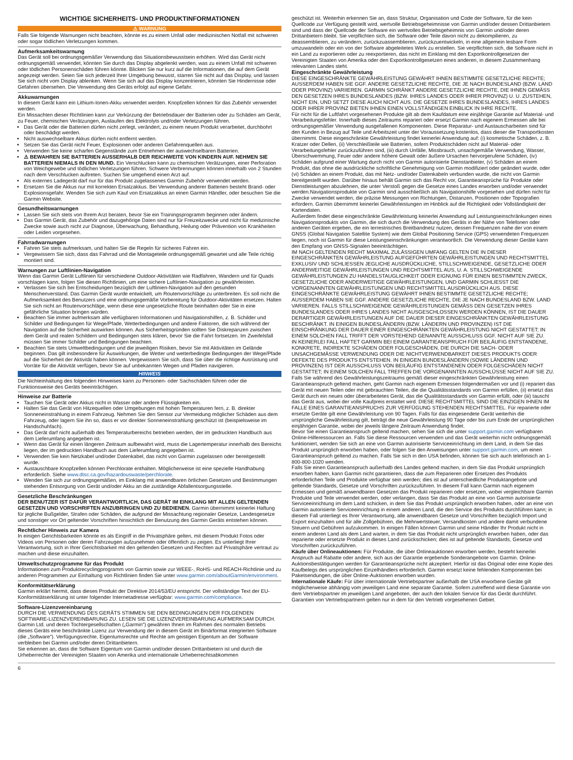WICHTIGE SICHERHEITS- UND PRODUKTINFORMATIONEN
⚠ WARNUNG
Falls Sie folgende Warnungen nicht beachten, könnte es zu einem Unfall oder medizinischen Notfall mit schweren oder sogar tödlichen Verletzungen kommen.
Aufmerksamkeitswarnung
Das Gerät soll bei ordnungsgemäßer Verwendung das Situationsbewusstsein erhöhen. Wird das Gerät nicht ordnungsgemäß verwendet, könnten Sie durch das Display abgelenkt werden, was zu einem Unfall mit schweren oder tödlichen Personenschäden führen könnte. Blicken Sie nur kurz auf die Informationen, die auf dem Gerät angezeigt werden. Seien Sie sich jederzeit Ihrer Umgebung bewusst, starren Sie nicht auf das Display, und lassen Sie sich nicht vom Display ablenken. Wenn Sie sich auf das Display konzentrieren, könnten Sie Hindernisse oder Gefahren übersehen. Die Verwendung des Geräts erfolgt auf eigene Gefahr.
Akkuwarnungen
In diesem Gerät kann ein Lithium-Ionen-Akku verwendet werden. Knopfzellen können für das Zubehör verwendet werden.
Ein Missachten dieser Richtlinien kann zur Verkürzung der Betriebsdauer der Batterien oder zu Schäden am Gerät, zu Feuer, chemischen Verätzungen, Auslaufen des Elektrolyts und/oder Verletzungen führen.
Das Gerät oder die Batterien dürfen nicht zerlegt, verändert, zu einem neuen Produkt verarbeitet, durchbohrt oder beschädigt werden.
Nicht auswechselbare Akkus dürfen nicht entfernt werden.
Setzen Sie das Gerät nicht Feuer, Explosionen oder anderen Gefahrenquellen aus.
Verwenden Sie keine scharfen Gegenstände zum Entnehmen der auswechselbaren Batterien.
⚠ BEWAHREN SIE BATTERIEN AUSSERHALB DER REICHWEITE VON KINDERN AUF. NEHMEN SIE BATTERIEN NIEMALS IN DEN MUND. Ein Verschlucken kann zu chemischen Verätzungen, einer Perforation von Weichgewebe und tödlichen Verletzungen führen. Schwere Verbrennungen können innerhalb von 2 Stunden nach dem Verschlucken auftreten. Suchen Sie umgehend einen Arzt auf.
Als externes Ladegerät darf nur für das Produkt zugelassenes Garmin Zubehör verwendet werden.
Ersetzen Sie die Akkus nur mit korrekten Ersatzakkus. Bei Verwendung anderer Batterien besteht Brand- oder Explosionsgefahr. Wenden Sie sich zum Kauf von Ersatzakkus an einen Garmin Händler, oder besuchen Sie die Garmin Website.
Gesundheitswarnungen
Lassen Sie sich stets von Ihrem Arzt beraten, bevor Sie ein Trainingsprogramm beginnen oder ändern.
Das Garmin Gerät, das Zubehör und dazugehörige Daten sind nur für Freizeitzwecke und nicht für medizinische Zwecke sowie auch nicht zur Diagnose, Überwachung, Behandlung, Heilung oder Prävention von Krankheiten oder Leiden vorgesehen.
Fahrradwarnungen
Fahren Sie stets aufmerksam, und halten Sie die Regeln für sicheres Fahren ein.
Vergewissern Sie sich, dass das Fahrrad und die Montageteile ordnungsgemäß gewartet und alle Teile richtig montiert sind.
Warnungen zur Luftlinien-Navigation
Wenn das Garmin Gerät Luftlinien für verschiedene Outdoor-Aktivitäten wie Radfahren, Wandern und für Quads vorschlagen kann, folgen Sie diesen Richtlinien, um eine sichere Luftlinien-Navigation zu gewährleisten.
Verlassen Sie sich bei Entscheidungen bezüglich der Luftlinien-Navigation auf den gesunden Menschenverstand. Das Garmin Gerät wurde entwickelt, um Routenvorschläge zu unterbreiten. Es soll nicht die Aufmerksamkeit des Benutzers und eine ordnungsgemäße Vorbereitung für Outdoor-Aktivitäten ersetzen. Halten Sie sich nicht an Routenvorschläge, wenn diese eine ungesetzliche Route beinhalten oder Sie in eine gefährliche Situation bringen würden.
Beachten Sie immer aufmerksam alle verfügbaren Informationen und Navigationshilfen, z. B. Schilder und Schilder und Bedingungen für Wege/Pfade, Wetterbedingungen und andere Faktoren, die sich während der Navigation auf die Sicherheit auswirken können. Aus Sicherheitsgründen sollten Sie Diskrepanzen zwischen dem Gerät und realen Schildern und Bedingungen stets klären, bevor Sie die Fahrt fortsetzen. Im Zweifelsfall müssen Sie immer Schilder und Bedingungen beachten.
Beachten Sie stets Umweltbedingungen und die jeweiligen Risiken, bevor Sie mit Aktivitäten im Gelände beginnen. Das gilt insbesondere für Auswirkungen, die Wetter und wetterbedingte Bedingungen der Wege/Pfade auf die Sicherheit der Aktivität haben können. Vergewissern Sie sich, dass Sie über die richtige Ausrüstung und Vorräte für die Aktivität verfügen, bevor Sie auf unbekannten Wegen und Pfaden navigieren.
HINWEIS
Die Nichteinhaltung des folgenden Hinweises kann zu Personen- oder Sachschäden führen oder die Funktionsweise des Geräts beeinträchtigen.
Hinweise zur Batterie
Tauchen Sie Gerät oder Akkus nicht in Wasser oder andere Flüssigkeiten ein.
Halten Sie das Gerät von Hitzequellen oder Umgebungen mit hohen Temperaturen fern, z. B. direkter Sonneneinstrahlung in einem Fahrzeug. Nehmen Sie den Sensor zur Vermeidung möglicher Schäden aus dem Fahrzeug, oder lagern Sie ihn so, dass er vor direkter Sonneneinstrahlung geschützt ist (beispielsweise im Handschuhfach).
Das Gerät darf nicht außerhalb des Temperaturbereichs betrieben werden, der im gedruckten Handbuch aus dem Lieferumfang angegeben ist.
Wenn das Gerät für einen längeren Zeitraum aufbewahrt wird, muss die Lagertemperatur innerhalb des Bereichs liegen, der im gedruckten Handbuch aus dem Lieferumfang angegeben ist.
Verwenden Sie kein Netzkabel und/oder Datenkabel, das nicht von Garmin zugelassen oder bereitgestellt wurde.
Austauschbare Knopfzellen können Perchlorate enthalten. Möglicherweise ist eine spezielle Handhabung erforderlich. Siehe www.dtsc.ca.gov/hazardouswaste/perchlorate.
Wenden Sie sich zur ordnungsgemäßen, im Einklang mit anwendbaren örtlichen Gesetzen und Bestimmungen stehenden Entsorgung von Gerät und/oder Akku an die zuständige Abfallentsorgungsstelle.
Gesetzliche Beschränkungen
DER BENUTZER IST DAFÜR VERANTWORTLICH, DAS GERÄT IM EINKLANG MIT ALLEN GELTENDEN GESETZEN UND VORSCHRIFTEN ANZUBRINGEN UND ZU BEDIENEN. Garmin übernimmt keinerlei Haftung für jegliche Bußgelder, Strafen oder Schäden, die aufgrund der Missachtung regionaler Gesetze, Landesgesetze und sonstiger vor Ort geltender Vorschriften hinsichtlich der Benutzung des Garmin Geräts entstehen können.
Rechtlicher Hinweis zur Kamera
In einigen Gerichtsbarkeiten könnte es als Eingriff in die Privatsphäre gelten, mit diesem Produkt Fotos oder Videos von Personen oder deren Fahrzeugen aufzunehmen oder öffentlich zu zeigen. Es unterliegt Ihrer Verantwortung, sich in Ihrer Gerichtsbarkeit mit den geltenden Gesetzen und Rechten auf Privatsphäre vertraut zu machen und diese einzuhalten.
Umweltschutzprogramme für das Produkt
Informationen zum Produktrecyclingprogramm von Garmin sowie zur WEEE-, RoHS- und REACH-Richtlinie und zu anderen Programmen zur Einhaltung von Richtlinien finden Sie unter www.garmin.com/aboutGarmin/environment.
Konformitätserklärung
Garmin erklärt hiermit, dass dieses Produkt der Direktive 2014/53/EU entspricht. Der vollständige Text der EU-Konformitätserklärung ist unter folgender Internetadresse verfügbar: www.garmin.com/compliance.
Software-Lizenzvereinbarung
DURCH DIE VERWENDUNG DES GERÄTS STIMMEN SIE DEN BEDINGUNGEN DER FOLGENDEN SOFTWARE-LIZENZVEREINBARUNG ZU. LESEN SIE DIE LIZENZVEREINBARUNG AUFMERKSAM DURCH.
Garmin Ltd. und deren Tochtergesellschaften („Garmin“) gewähren Ihnen im Rahmen des normalen Betriebs dieses Geräts eine beschränkte Lizenz zur Verwendung der in diesem Gerät im Binärformat integrierten Software (die „Software“). Verfügungsrechte, Eigentumsrechte und Rechte am geistigen Eigentum an der Software verbleiben bei Garmin und/oder deren Drittanbietern.
Sie erkennen an, dass die Software Eigentum von Garmin und/oder dessen Drittanbietern ist und durch die Urheberrechte der Vereinigten Staaten von Amerika und internationale Urheberrechtsabkommen
geschützt ist. Weiterhin erkennen Sie an, dass Struktur, Organisation und Code der Software, für die kein Quellcode zur Verfügung gestellt wird, wertvolle Betriebsgeheimnisse von Garmin und/oder dessen Drittanbietern sind und dass der Quellcode der Software ein wertvolles Betriebsgeheimnis von Garmin und/oder deren Drittanbietern bleibt. Sie verpflichten sich, die Software oder Teile davon nicht zu dekompilieren, zu deassemblieren, zu verändern, zurückzuassemblieren, zurückzuentwickeln, in eine allgemein lesbare Form umzuwandeln oder ein von der Software abgeleitetes Werk zu erstellen. Sie verpflichten sich, die Software nicht in ein Land zu exportieren oder zu reexportieren, das nicht im Einklang mit den Exportkontrollgesetzen der Vereinigten Staaten von Amerika oder den Exportkontrollgesetzen eines anderen, in diesem Zusammenhang relevanten Landes steht.
Eingeschränkte Gewährleistung
DIESE EINGESCHRÄNKTE GEWÄHRLEISTUNG GEWÄHRT IHNEN BESTIMMTE GESETZLICHE RECHTE; AUSSERDEM HABEN SIE GGF. ANDERE GESETZLICHE RECHTE, DIE JE NACH BUNDESLAND (BZW. LAND ODER PROVINZ) VARIIEREN. GARMIN SCHRÄNKT ANDERE GESETZLICHE RECHTE, DIE IHNEN GEMÄSS DEN GESETZEN IHRES BUNDESLANDES (BZW. IHRES LANDES ODER IHRER PROVINZ) U. U. ZUSTEHEN, NICHT EIN, UND SETZT DIESE AUCH NICHT AUS. DIE GESETZE IHRES BUNDESLANDES, IHRES LANDES ODER IHRER PROVINZ BIETEN IHNEN EINEN VOLLSTÄNDIGEN EINBLICK IN IHRE RECHTE.
Für nicht für die Luftfahrt vorgesehenen Produkte gilt ab dem Kaufdatum eine einjährige Garantie auf Material- und Verarbeitungsfehler. Innerhalb dieses Zeitraums repariert oder ersetzt Garmin nach eigenem Ermessen alle bei ordnungsgemäßer Verwendung ausgefallenen Komponenten. Diese Reparatur- und Austauscharbeiten sind für den Kunden in Bezug auf Teile und Arbeitszeit unter der Voraussetzung kostenlos, dass dieser die Transportkosten übernimmt. Diese eingeschränkte Gewährleistung findet keinerlei Anwendung auf: (i) kosmetische Schäden, z. B. Kratzer oder Dellen, (ii) Verschleißteile wie Batterien, sofern Produktschäden nicht auf Material- oder Verarbeitungsfehler zurückzuführen sind, (iii) durch Unfälle, Missbrauch, unsachgemäße Verwendung, Wasser, Überschwemmung, Feuer oder andere höhere Gewalt oder äußere Ursachen hervorgerufene Schäden, (iv) Schäden aufgrund einer Wartung durch nicht von Garmin autorisierte Dienstanbieter, (v) Schäden an einem Produkt, das ohne die ausdrückliche schriftliche Genehmigung von Garmin modifiziert oder geändert wurde, oder (vi) Schäden an einem Produkt, das mit Netz- und/oder Datenkabeln verbunden wurde, die nicht von Garmin bereitgestellt wurden. Darüber hinaus behält Garmin sich das Recht vor, Garantieansprüche für Produkte oder Dienstleistungen abzulehnen, die unter Verstoß gegen die Gesetze eines Landes erworben und/oder verwendet werden.Navigationsprodukte von Garmin sind ausschließlich als Navigationshilfe vorgesehen und dürfen nicht für Zwecke verwendet werden, die präzise Messungen von Richtungen, Distanzen, Positionen oder Topografien erfordern. Garmin übernimmt keinerlei Gewährleistungen im Hinblick auf die Richtigkeit oder Vollständigkeit der Kartendaten.
Außerdem findet diese eingeschränkte Gewährleistung keinerlei Anwendung auf Leistungseinschränkungen eines Navigationsprodukts von Garmin, die sich durch die Verwendung des Geräts in der Nähe von Telefonen oder anderen Geräten ergeben, die ein terrestrisches Breitbandnetz nutzen, dessen Frequenzen nahe der von einem GNSS (Global Navigation Satellite System) wie dem Global Positioning Service (GPS) verwendeten Frequenzen liegen, noch ist Garmin für diese Leistungseinschränkungen verantwortlich. Die Verwendung dieser Geräte kann den Empfang von GNSS-Signalen beeinträchtigen.
IM NACH GELTENDEN RECHT MAXIMAL ZULÄSSIGEN UMFANG GELTEN DIE IN DIESER EINGESCHRÄNKTEN GEWÄHRLEISTUNG AUFGEFÜHRTEN GEWÄHRLEISTUNGEN UND RECHTSMITTEL EXKLUSIV UND SCHLIESSEN JEGLICHE AUSDRÜCKLICHE, STILLSCHWEIGENDE, GESETZLICHE ODER ANDERWEITIGE GEWÄHRLEISTUNGEN UND RECHTSMITTEL AUS, U. A. STILLSCHWEIGENDE GEWÄHRLEISTUNGEN ZU HANDELSTAUGLICHKEIT ODER EIGNUNG FÜR EINEN BESTIMMTEN ZWECK, GESETZLICHE ODER ANDERWEITIGE GEWÄHRLEISTUNGEN, UND GARMIN SCHLIESST DIE VORGENANNTEN GEWÄHRLEISTUNGEN UND RECHTSMITTEL AUSDRÜCKLICH AUS. DIESE EINGESCHRÄNKTE GEWÄHRLEISTUNG GEWÄHRT IHNEN BESTIMMTE GESETZLICHE RECHTE; AUSSERDEM HABEN SIE GGF. ANDERE GESETZLICHE RECHTE, DIE JE NACH BUNDESLAND BZW. LAND VARIIEREN. FALLS STILLSCHWEIGENDE GEWÄHRLEISTUNGEN GEMÄSS DEN GESETZEN IHRES BUNDESLANDES ODER IHRES LANDES NICHT AUSGESCHLOSSEN WERDEN KÖNNEN, IST DIE DAUER DERARTIGER GEWÄHRLEISTUNGEN AUF DIE DAUER DIESER EINGESCHRÄNKTEN GEWÄHRLEISTUNG BESCHRÄNKT. IN EINIGEN BUNDESLÄNDERN (BZW. LÄNDERN UND PROVINZEN) IST DIE EINSCHRÄNKUNG DER DAUER EINER EINGESCHRÄNKTEN GEWÄHRLEISTUNG NICHT GESTATTET; IN EINEM SOLCHEN FALL TRIFFT DER VORSTEHEND GENANNTE AUSSCHLUSS GGF. NICHT AUF SIE ZU.
IN KEINERLEI FALL HAFTET GARMIN BEI EINEM GARANTIEANSPRUCH FÜR BEILÄUFIG ENTSTANDENE, KONKRETE, INDIREKTE SCHÄDEN ODER FOLGESCHÄDEN, DIE DURCH DIE SACH- ODER UNSACHGEMÄSSE VERWENDUNG ODER DIE NICHTVERWENDBARKEIT DIESES PRODUKTS ODER DEFEKTE DES PRODUKTS ENTSTEHEN. IN EINIGEN BUNDESLÄNDERN (SOWIE LÄNDERN UND PROVINZEN) IST DER AUSSCHLUSS VON BEILÄUFIG ENTSTANDENEN ODER FOLGESCHÄDEN NICHT GESTATTET; IN EINEM SOLCHEN FALL TREFFEN DIE VORGENANNTEN AUSSCHLÜSSE NICHT AUF SIE ZU.
Falls Sie während des Gewährleistungszeitraums gemäß dieser eingeschränkten Gewährleistung einen Garantieanspruch geltend machen, geht Garmin nach eigenem Ermessen folgendermaßen vor und (i) repariert das Gerät mit neuen Teilen oder mit gebrauchten Teilen, die die Qualitätsstandards von Garmin erfüllen, (ii) ersetzt das Gerät durch ein neues oder überarbeitetes Gerät, das die Qualitätsstandards von Garmin erfüllt, oder (iii) tauscht das Gerät aus, wobei der volle Kaufpreis erstattet wird. DIESE RECHTSMITTEL SIND DIE EINZIGEN IHNEN IM FALLE EINES GARANTIEANSPRUCHS ZUR VERFÜGUNG STEHENDEN RECHTSMITTEL. Für reparierte oder ersetzte Geräte gilt eine Gewährleistung von 90 Tagen. Falls für das eingesendete Gerät weiterhin die ursprüngliche Gewährleistung gilt, beträgt die neue Gewährleistung 90 Tage oder bis zum Ende der ursprünglichen einjährigen Garantie, wobei der jeweils längere Zeitraum Anwendung findet.
Bevor Sie einen Garantieanspruch geltend machen, sehen Sie sich die unter support.garmin.com verfügbaren Online-Hilferessourcen an. Falls Sie diese Ressourcen verwenden und das Gerät weiterhin nicht ordnungsgemäß funktioniert, wenden Sie sich an eine von Garmin autorisierte Serviceeinrichtung im dem Land, in dem Sie das Produkt ursprünglich erworben haben, oder folgen Sie den Anweisungen unter support.garmin.com, um einen Garantieanspruch geltend zu machen. Falls Sie sich in den USA befinden, können Sie sich auch telefonisch an 1-800-800-1020 wenden.
Falls Sie einen Garantieanspruch außerhalb des Landes geltend machen, in dem Sie das Produkt ursprünglich erworben haben, kann Garmin nicht garantieren, dass die zum Reparieren oder Ersetzen des Produkts erforderlichen Teile und Produkte verfügbar sein werden; dies ist auf unterschiedliche Produktangebote und geltende Standards, Gesetze und Vorschriften zurückzuführen. In diesem Fall kann Garmin nach eigenem Ermessen und gemäß anwendbaren Gesetzen das Produkt reparieren oder ersetzen, wobei vergleichbare Garmin Produkte und Teile verwendet werden, oder verlangen, dass Sie das Produkt an eine von Garmin autorisierte Serviceeinrichtung im dem Land schicken, in dem Sie das Produkt ursprünglich erworben haben, oder an eine von Garmin autorisierte Serviceeinrichtung in einem anderen Land, die den Service des Produkts durchführen kann; in diesem Fall unterliegt es Ihrer Verantwortung, alle anwendbaren Gesetze und Vorschriften bezüglich Import und Export einzuhalten und für alle Zollgebühren, die Mehrwertsteuer, Versandkosten und andere damit verbundene Steuern und Gebühren aufzukommen. In einigen Fällen können Garmin und seine Händler Ihr Produkt nicht in einem anderen Land als dem Land warten, in dem Sie das Produkt nicht ursprünglich erworben haben, oder das reparierte oder ersetzte Produkt in dieses Land zurückschicken; dies ist auf geltende Standards, Gesetze und Vorschriften zurückzuführen.
Käufe über Onlineauktionen: Für Produkte, die über Onlineauktionen erworben werden, besteht keinerlei Anspruch auf Rabatte oder andere, sich aus der Garantie ergebende Sonderangebote von Garmin. Online-Auktionsbestätigungen werden für Garantieansprüche nicht akzeptiert. Hierfür ist das Original oder eine Kopie des Kaufbelegs des ursprünglichen Einzelhändlers erforderlich. Garmin ersetzt keine fehlenden Komponenten bei Paketsendungen, die über Online-Auktionen erworben wurden.
Internationale Käufe: Für über internationale Vertriebspartner außerhalb der USA erworbene Geräte gilt möglicherweise abhängig vom jeweiligen Land eine separate Garantie. Sofern zutreffend wird diese Garantie von dem Vertriebspartner im jeweiligen Land angeboten, der auch den lokalen Service für das Gerät durchführt. Garantien von Vertriebspartnern gelten nur in dem für den Vertrieb vorgesehenen Gebiet.
6